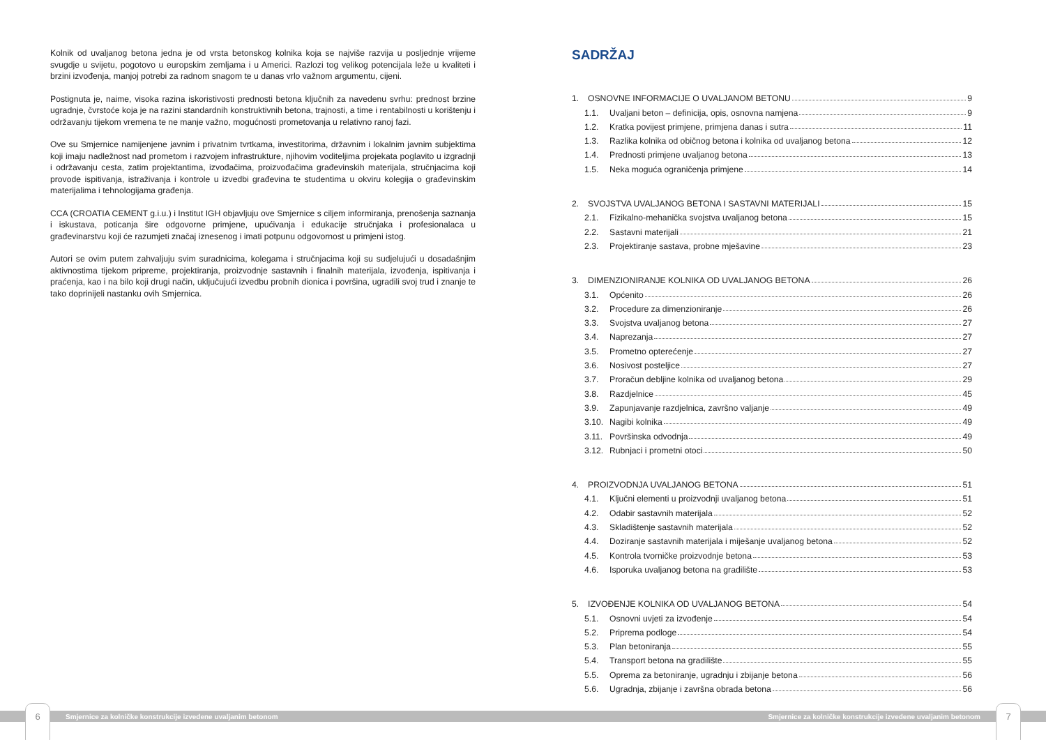Kolnik od uvaljanog betona jedna je od vrsta betonskog kolnika koja se najviše razvija u posljednje vrijeme svugdje u svijetu, pogotovo u europskim zemljama i u Americi. Razlozi tog velikog potencijala leže u kvaliteti i brzini izvođenja, manjoj potrebi za radnom snagom te u danas vrlo važnom argumentu, cijeni.
Postignuta je, naime, visoka razina iskoristivosti prednosti betona ključnih za navedenu svrhu: prednost brzine ugradnje, čvrstoće koja je na razini standardnih konstruktivnih betona, trajnosti, a time i rentabilnosti u korištenju i održavanju tijekom vremena te ne manje važno, mogućnosti prometovanja u relativno ranoj fazi.
Ove su Smjernice namijenjene javnim i privatnim tvrtkama, investitorima, državnim i lokalnim javnim subjektima koji imaju nadležnost nad prometom i razvojem infrastrukture, njihovim voditeljima projekata poglavito u izgradnji i održavanju cesta, zatim projektantima, izvođačima, proizvođačima građevinskih materijala, stručnjacima koji provode ispitivanja, istraživanja i kontrole u izvedbi građevina te studentima u okviru kolegija o građevinskim materijalima i tehnologijama građenja.
CCA (CROATIA CEMENT g.i.u.) i Institut IGH objavljuju ove Smjernice s ciljem informiranja, prenošenja saznanja i iskustava, poticanja šire odgovorne primjene, upućivanja i edukacije stručnjaka i profesionalaca u građevinarstvu koji će razumjeti značaj iznesenog i imati potpunu odgovornost u primjeni istog.
Autori se ovim putem zahvaljuju svim suradnicima, kolegama i stručnjacima koji su sudjelujući u dosadašnjim aktivnostima tijekom pripreme, projektiranja, proizvodnje sastavnih i finalnih materijala, izvođenja, ispitivanja i praćenja, kao i na bilo koji drugi način, uključujući izvedbu probnih dionica i površina, ugradili svoj trud i znanje te tako doprinijeli nastanku ovih Smjernica.
SADRŽAJ
1. OSNOVNE INFORMACIJE O UVALJANOM BETONU 9
1.1. Uvaljani beton – definicija, opis, osnovna namjena 9
1.2. Kratka povijest primjene, primjena danas i sutra 11
1.3. Razlika kolnika od običnog betona i kolnika od uvaljanog betona 12
1.4. Prednosti primjene uvaljanog betona 13
1.5. Neka moguća ograničenja primjene 14
2. SVOJSTVA UVALJANOG BETONA I SASTAVNI MATERIJALI 15
2.1. Fizikalno-mehanička svojstva uvaljanog betona 15
2.2. Sastavni materijali 21
2.3. Projektiranje sastava, probne mješavine 23
3. DIMENZIONIRANJE KOLNIKA OD UVALJANOG BETONA 26
3.1. Općenito 26
3.2. Procedure za dimenzioniranje 26
3.3. Svojstva uvaljanog betona 27
3.4. Naprezanja 27
3.5. Prometno opterećenje 27
3.6. Nosivost posteljice 27
3.7. Proračun debljine kolnika od uvaljanog betona 29
3.8. Razdjelnice 45
3.9. Zapunjavanje razdjelnica, završno valjanje 49
3.10. Nagibi kolnika 49
3.11. Površinska odvodnja 49
3.12. Rubnjaci i prometni otoci 50
4. PROIZVODNJA UVALJANOG BETONA 51
4.1. Ključni elementi u proizvodnji uvaljanog betona 51
4.2. Odabir sastavnih materijala 52
4.3. Skladištenje sastavnih materijala 52
4.4. Doziranje sastavnih materijala i miješanje uvaljanog betona 52
4.5. Kontrola tvorničke proizvodnje betona 53
4.6. Isporuka uvaljanog betona na gradilište 53
5. IZVOĐENJE KOLNIKA OD UVALJANOG BETONA 54
5.1. Osnovni uvjeti za izvođenje 54
5.2. Priprema podloge 54
5.3. Plan betoniranja 55
5.4. Transport betona na gradilište 55
5.5. Oprema za betoniranje, ugradnju i zbijanje betona 56
5.6. Ugradnja, zbijanje i završna obrada betona 56
Smjernice za kolničke konstrukcije izvedene uvaljanim betonom Smjernice za kolničke konstrukcije izvedene uvaljanim betonom
6 7